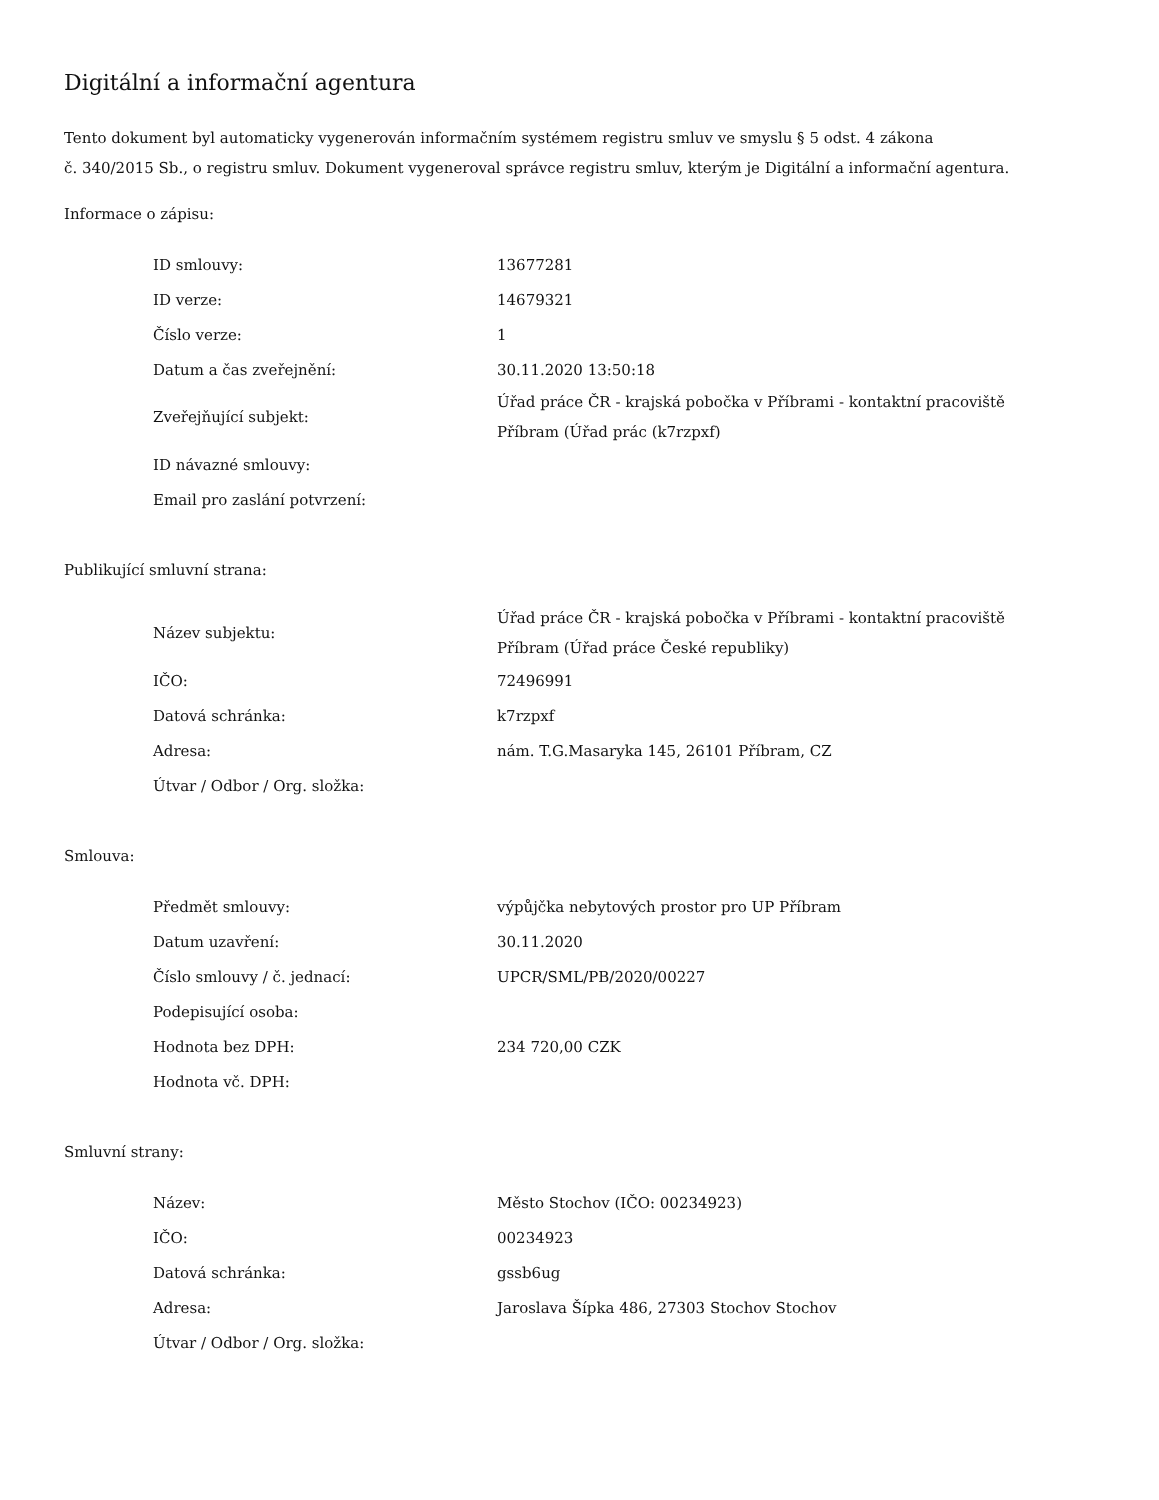Digitální a informační agentura
Tento dokument byl automaticky vygenerován informačním systémem registru smluv ve smyslu § 5 odst. 4 zákona
č. 340/2015 Sb., o registru smluv. Dokument vygeneroval správce registru smluv, kterým je Digitální a informační agentura.
Informace o zápisu:
| ID smlouvy: | 13677281 |
| ID verze: | 14679321 |
| Číslo verze: | 1 |
| Datum a čas zveřejnění: | 30.11.2020 13:50:18 |
| Zveřejňující subjekt: | Úřad práce ČR - krajská pobočka v Příbrami - kontaktní pracoviště Příbram (Úřad prác (k7rzpxf) |
| ID návazné smlouvy: | |
| Email pro zaslání potvrzení: | |
Publikující smluvní strana:
| Název subjektu: | Úřad práce ČR - krajská pobočka v Příbrami - kontaktní pracoviště Příbram (Úřad práce České republiky) |
| IČO: | 72496991 |
| Datová schránka: | k7rzpxf |
| Adresa: | nám. T.G.Masaryka 145, 26101 Příbram, CZ |
| Útvar / Odbor / Org. složka: | |
Smlouva:
| Předmět smlouvy: | výpůjčka nebytových prostor pro UP Příbram |
| Datum uzavření: | 30.11.2020 |
| Číslo smlouvy / č. jednací: | UPCR/SML/PB/2020/00227 |
| Podepisující osoba: | |
| Hodnota bez DPH: | 234 720,00 CZK |
| Hodnota vč. DPH: | |
Smluvní strany:
| Název: | Město Stochov (IČO: 00234923) |
| IČO: | 00234923 |
| Datová schránka: | gssb6ug |
| Adresa: | Jaroslava Šípka 486, 27303 Stochov Stochov |
| Útvar / Odbor / Org. složka: | |